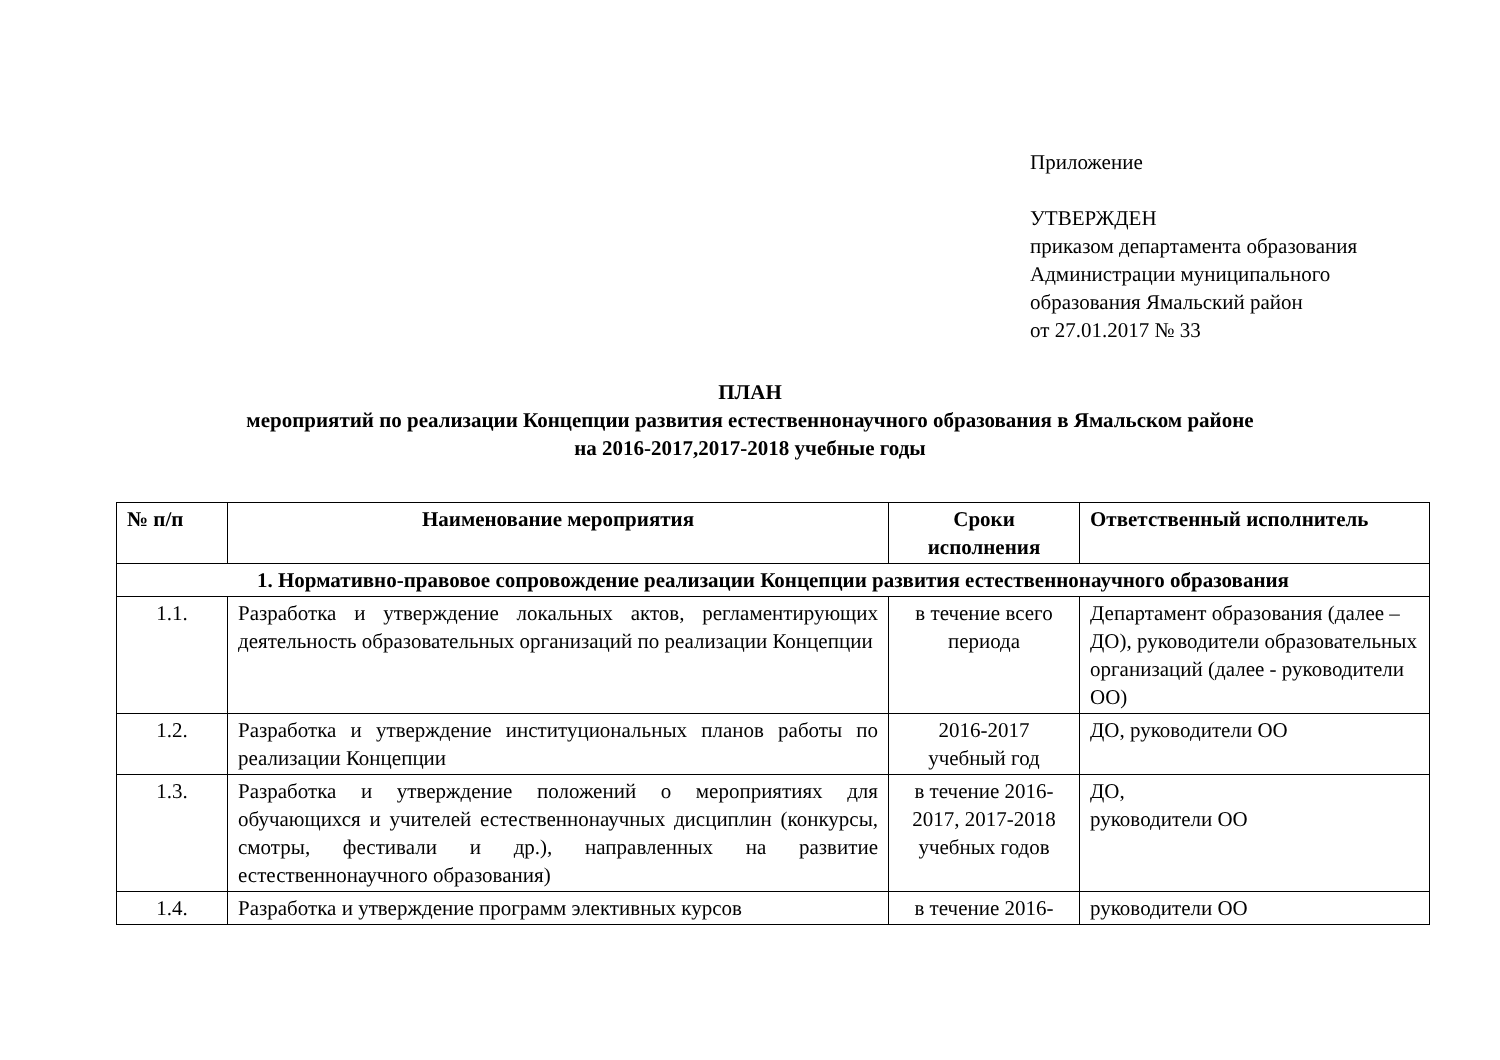Приложение
УТВЕРЖДЕН
приказом департамента образования
Администрации муниципального
образования Ямальский район
от 27.01.2017 № 33
ПЛАН
мероприятий по реализации Концепции развития естественнонаучного образования в Ямальском районе
на 2016-2017,2017-2018 учебные годы
| № п/п | Наименование мероприятия | Сроки исполнения | Ответственный исполнитель |
| --- | --- | --- | --- |
| 1. Нормативно-правовое сопровождение реализации Концепции развития естественнонаучного образования | | | |
| 1.1. | Разработка и утверждение локальных актов, регламентирующих деятельность образовательных организаций по реализации Концепции | в течение всего периода | Департамент образования (далее – ДО), руководители образовательных организаций (далее - руководители ОО) |
| 1.2. | Разработка и утверждение институциональных планов работы по реализации Концепции | 2016-2017 учебный год | ДО, руководители ОО |
| 1.3. | Разработка и утверждение положений о мероприятиях для обучающихся и учителей естественнонаучных дисциплин (конкурсы, смотры, фестивали и др.), направленных на развитие естественнонаучного образования) | в течение 2016-2017, 2017-2018 учебных годов | ДО, руководители ОО |
| 1.4. | Разработка и утверждение программ элективных курсов | в течение 2016- | руководители ОО |